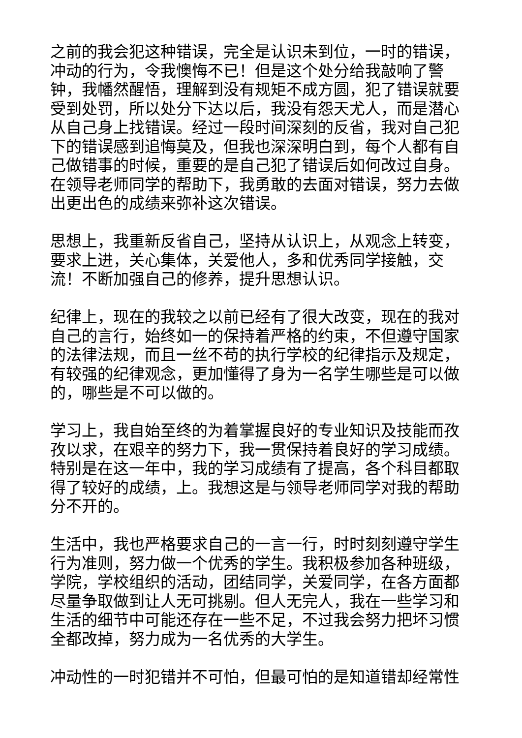之前的我会犯这种错误，完全是认识未到位，一时的错误，冲动的行为，令我懊悔不已！但是这个处分给我敲响了警钟，我幡然醒悟，理解到没有规矩不成方圆，犯了错误就要受到处罚，所以处分下达以后，我没有怨天尤人，而是潜心从自己身上找错误。经过一段时间深刻的反省，我对自己犯下的错误感到追悔莫及，但我也深深明白到，每个人都有自己做错事的时候，重要的是自己犯了错误后如何改过自身。在领导老师同学的帮助下，我勇敢的去面对错误，努力去做出更出色的成绩来弥补这次错误。
思想上，我重新反省自己，坚持从认识上，从观念上转变，要求上进，关心集体，关爱他人，多和优秀同学接触，交流！不断加强自己的修养，提升思想认识。
纪律上，现在的我较之以前已经有了很大改变，现在的我对自己的言行，始终如一的保持着严格的约束，不但遵守国家的法律法规，而且一丝不苟的执行学校的纪律指示及规定，有较强的纪律观念，更加懂得了身为一名学生哪些是可以做的，哪些是不可以做的。
学习上，我自始至终的为着掌握良好的专业知识及技能而孜孜以求，在艰辛的努力下，我一贯保持着良好的学习成绩。特别是在这一年中，我的学习成绩有了提高，各个科目都取得了较好的成绩，上。我想这是与领导老师同学对我的帮助分不开的。
生活中，我也严格要求自己的一言一行，时时刻刻遵守学生行为准则，努力做一个优秀的学生。我积极参加各种班级，学院，学校组织的活动，团结同学，关爱同学，在各方面都尽量争取做到让人无可挑剔。但人无完人，我在一些学习和生活的细节中可能还存在一些不足，不过我会努力把坏习惯全都改掉，努力成为一名优秀的大学生。
冲动性的一时犯错并不可怕，但最可怕的是知道错却经常性